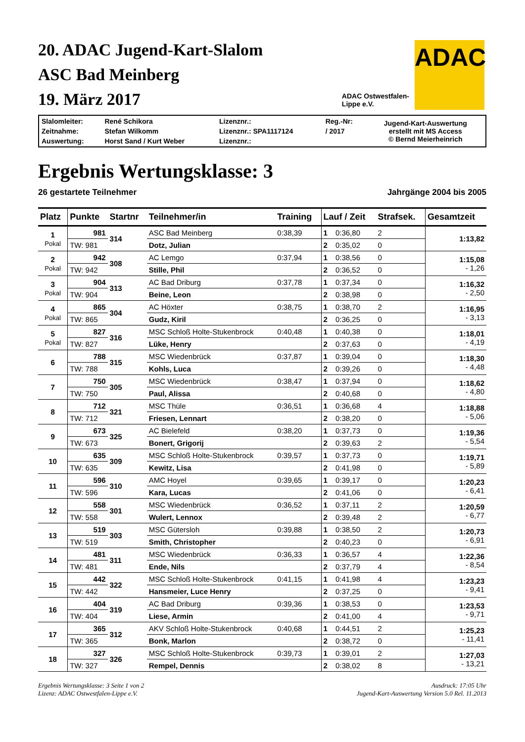20. ADAC Jugend-Kart-Slalom
ASC Bad Meinberg
19. März 2017
ADAC
ADAC Ostwestfalen-
Lippe e.V.
| Slalomleiter: | René Schikora | Lizenznr.: | Reg.-Nr: | Jugend-Kart-Auswertung erstellt mit MS Access © Bernd Meierheinrich |
| Zeitnahme: | Stefan Wilkomm | Lizenznr.: SPA1117124 | / 2017 | |
| Auswertung: | Horst Sand / Kurt Weber | Lizenznr.: | | |
Ergebnis Wertungsklasse: 3
26 gestartete Teilnehmer Jahrgänge 2004 bis 2005
| Platz | Punkte | Startnr | Teilnehmer/in | Training | Lauf / Zeit | | Strafsek. | Gesamtzeit |
| --- | --- | --- | --- | --- | --- | --- | --- | --- |
| 1 Pokal | 981 | 314 | ASC Bad Meinberg | 0:38,39 | 1 | 0:36,80 | 2 | 1:13,82 |
| | TW: 981 | | Dotz, Julian | | 2 | 0:35,02 | 0 | |
| 2 Pokal | 942 | 308 | AC Lemgo | 0:37,94 | 1 | 0:38,56 | 0 | 1:15,08 - 1,26 |
| | TW: 942 | | Stille, Phil | | 2 | 0:36,52 | 0 | |
| 3 Pokal | 904 | 313 | AC Bad Driburg | 0:37,78 | 1 | 0:37,34 | 0 | 1:16,32 - 2,50 |
| | TW: 904 | | Beine, Leon | | 2 | 0:38,98 | 0 | |
| 4 Pokal | 865 | 304 | AC Höxter | 0:38,75 | 1 | 0:38,70 | 2 | 1:16,95 - 3,13 |
| | TW: 865 | | Gudz, Kiril | | 2 | 0:36,25 | 0 | |
| 5 Pokal | 827 | 316 | MSC Schloß Holte-Stukenbrock | 0:40,48 | 1 | 0:40,38 | 0 | 1:18,01 - 4,19 |
| | TW: 827 | | Lüke, Henry | | 2 | 0:37,63 | 0 | |
| 6 | 788 | 315 | MSC Wiedenbrück | 0:37,87 | 1 | 0:39,04 | 0 | 1:18,30 - 4,48 |
| | TW: 788 | | Kohls, Luca | | 2 | 0:39,26 | 0 | |
| 7 | 750 | 305 | MSC Wiedenbrück | 0:38,47 | 1 | 0:37,94 | 0 | 1:18,62 - 4,80 |
| | TW: 750 | | Paul, Alissa | | 2 | 0:40,68 | 0 | |
| 8 | 712 | 321 | MSC Thüle | 0:36,51 | 1 | 0:36,68 | 4 | 1:18,88 - 5,06 |
| | TW: 712 | | Friesen, Lennart | | 2 | 0:38,20 | 0 | |
| 9 | 673 | 325 | AC Bielefeld | 0:38,20 | 1 | 0:37,73 | 0 | 1:19,36 - 5,54 |
| | TW: 673 | | Bonert, Grigorij | | 2 | 0:39,63 | 2 | |
| 10 | 635 | 309 | MSC Schloß Holte-Stukenbrock | 0:39,57 | 1 | 0:37,73 | 0 | 1:19,71 - 5,89 |
| | TW: 635 | | Kewitz, Lisa | | 2 | 0:41,98 | 0 | |
| 11 | 596 | 310 | AMC Hoyel | 0:39,65 | 1 | 0:39,17 | 0 | 1:20,23 - 6,41 |
| | TW: 596 | | Kara, Lucas | | 2 | 0:41,06 | 0 | |
| 12 | 558 | 301 | MSC Wiedenbrück | 0:36,52 | 1 | 0:37,11 | 2 | 1:20,59 - 6,77 |
| | TW: 558 | | Wulert, Lennox | | 2 | 0:39,48 | 2 | |
| 13 | 519 | 303 | MSC Gütersloh | 0:39,88 | 1 | 0:38,50 | 2 | 1:20,73 - 6,91 |
| | TW: 519 | | Smith, Christopher | | 2 | 0:40,23 | 0 | |
| 14 | 481 | 311 | MSC Wiedenbrück | 0:36,33 | 1 | 0:36,57 | 4 | 1:22,36 - 8,54 |
| | TW: 481 | | Ende, Nils | | 2 | 0:37,79 | 4 | |
| 15 | 442 | 322 | MSC Schloß Holte-Stukenbrock | 0:41,15 | 1 | 0:41,98 | 4 | 1:23,23 - 9,41 |
| | TW: 442 | | Hansmeier, Luce Henry | | 2 | 0:37,25 | 0 | |
| 16 | 404 | 319 | AC Bad Driburg | 0:39,36 | 1 | 0:38,53 | 0 | 1:23,53 - 9,71 |
| | TW: 404 | | Liese, Armin | | 2 | 0:41,00 | 4 | |
| 17 | 365 | 312 | AKV Schloß Holte-Stukenbrock | 0:40,68 | 1 | 0:44,51 | 2 | 1:25,23 - 11,41 |
| | TW: 365 | | Bonk, Marlon | | 2 | 0:38,72 | 0 | |
| 18 | 327 | 326 | MSC Schloß Holte-Stukenbrock | 0:39,73 | 1 | 0:39,01 | 2 | 1:27,03 - 13,21 |
| | TW: 327 | | Rempel, Dennis | | 2 | 0:38,02 | 8 | |
Ergebnis Wertungsklasse: 3 Seite 1 von 2
Lizenz: ADAC Ostwestfalen-Lippe e.V. Ausdruck: 17:05 Uhr
Jugend-Kart-Auswertung Version 5.0 Rel. 11.2013